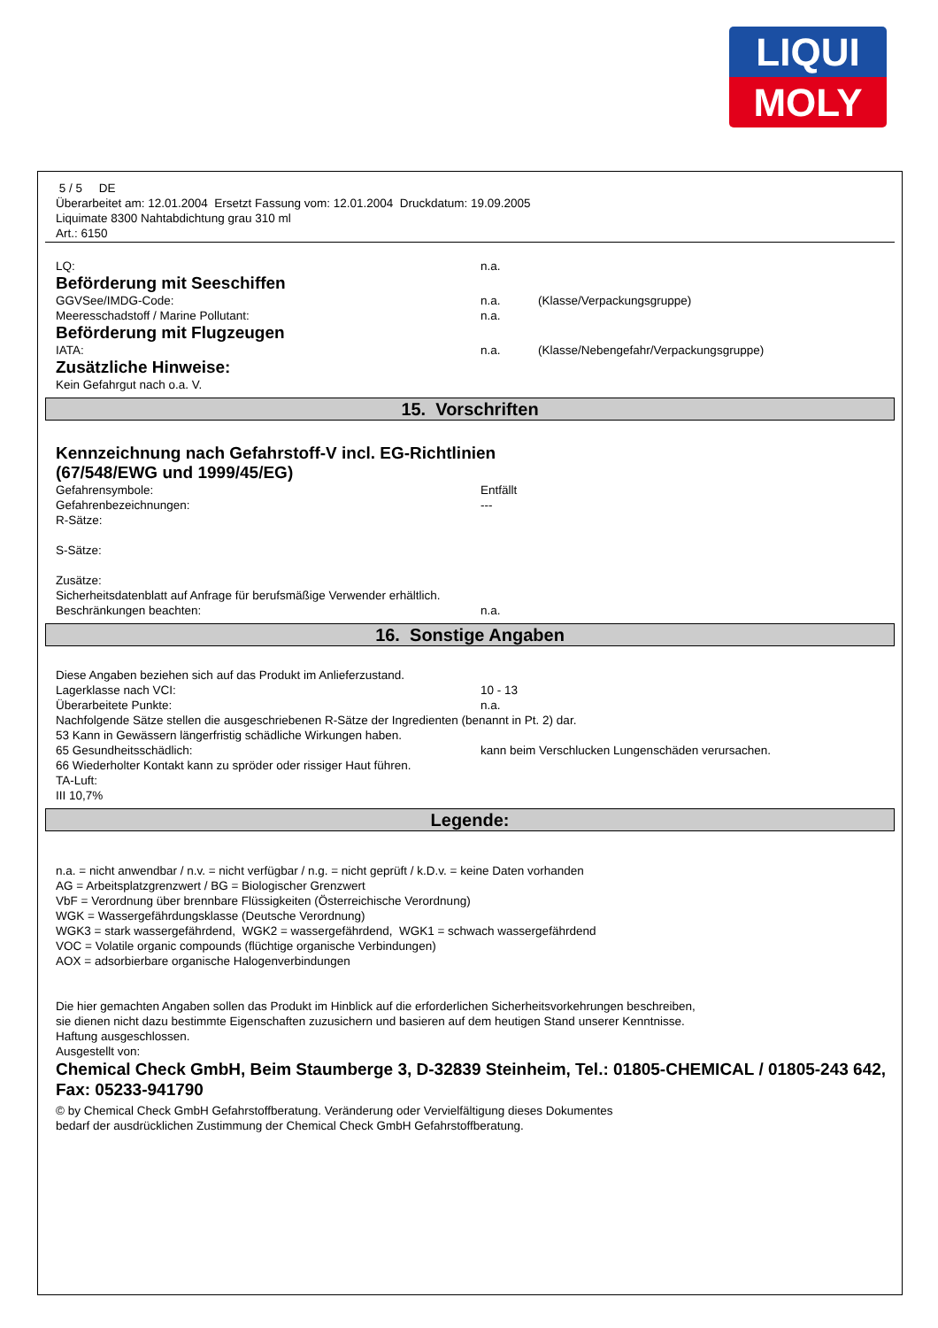LIQUI
MOLY
5 / 5 DE
Überarbeitet am: 12.01.2004 Ersetzt Fassung vom: 12.01.2004 Druckdatum: 19.09.2005
Liquimate 8300 Nahtabdichtung grau 310 ml
Art.: 6150
LQ: n.a.
Beförderung mit Seeschiffen
GGVSee/IMDG-Code: n.a. (Klasse/Verpackungsgruppe)
Meeresschadstoff / Marine Pollutant: n.a.
Beförderung mit Flugzeugen
IATA: n.a. (Klasse/Nebengefahr/Verpackungsgruppe)
Zusätzliche Hinweise:
Kein Gefahrgut nach o.a. V.
15. Vorschriften
Kennzeichnung nach Gefahrstoff-V incl. EG-Richtlinien
(67/548/EWG und 1999/45/EG)
Gefahrensymbole: Entfällt
Gefahrenbezeichnungen: ---
R-Sätze:
S-Sätze:
Zusätze:
Sicherheitsdatenblatt auf Anfrage für berufsmäßige Verwender erhältlich.
Beschränkungen beachten: n.a.
16. Sonstige Angaben
Diese Angaben beziehen sich auf das Produkt im Anlieferzustand.
Lagerklasse nach VCI: 10 - 13
Überarbeitete Punkte: n.a.
Nachfolgende Sätze stellen die ausgeschriebenen R-Sätze der Ingredienten (benannt in Pt. 2) dar.
53 Kann in Gewässern längerfristig schädliche Wirkungen haben.
65 Gesundheitsschädlich: kann beim Verschlucken Lungenschäden verursachen.
66 Wiederholter Kontakt kann zu spröder oder rissiger Haut führen.
TA-Luft:
III 10,7%
Legende:
n.a. = nicht anwendbar / n.v. = nicht verfügbar / n.g. = nicht geprüft / k.D.v. = keine Daten vorhanden
AG = Arbeitsplatzgrenzwert / BG = Biologischer Grenzwert
VbF = Verordnung über brennbare Flüssigkeiten (Österreichische Verordnung)
WGK = Wassergefährdungsklasse (Deutsche Verordnung)
WGK3 = stark wassergefährdend, WGK2 = wassergefährdend, WGK1 = schwach wassergefährdend
VOC = Volatile organic compounds (flüchtige organische Verbindungen)
AOX = adsorbierbare organische Halogenverbindungen
Die hier gemachten Angaben sollen das Produkt im Hinblick auf die erforderlichen Sicherheitsvorkehrungen beschreiben,
sie dienen nicht dazu bestimmte Eigenschaften zuzusichern und basieren auf dem heutigen Stand unserer Kenntnisse.
Haftung ausgeschlossen.
Ausgestellt von:
Chemical Check GmbH, Beim Staumberge 3, D-32839 Steinheim, Tel.: 01805-CHEMICAL / 01805-243 642, Fax: 05233-941790
© by Chemical Check GmbH Gefahrstoffberatung. Veränderung oder Vervielfältigung dieses Dokumentes
bedarf der ausdrücklichen Zustimmung der Chemical Check GmbH Gefahrstoffberatung.